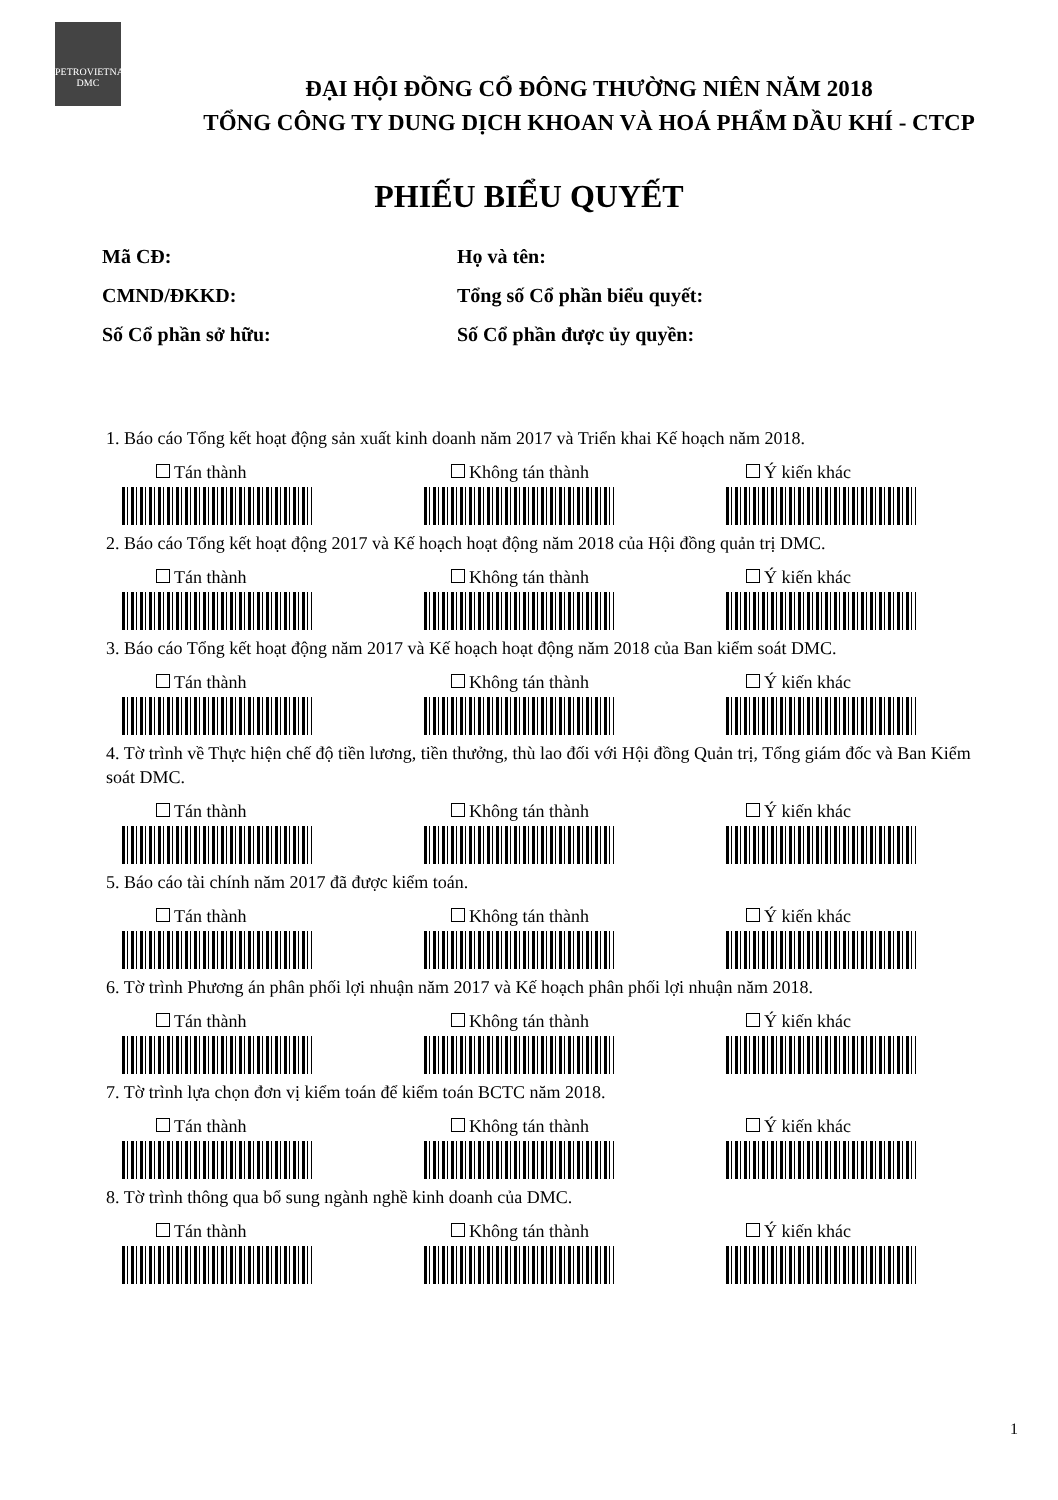PETROVIETNAM
DMC
ĐẠI HỘI ĐỒNG CỔ ĐÔNG THƯỜNG NIÊN NĂM 2018
TỔNG CÔNG TY DUNG DỊCH KHOAN VÀ HOÁ PHẨM DẦU KHÍ - CTCP
PHIẾU BIỂU QUYẾT
Mã CĐ:
Họ và tên:
CMND/ĐKKD:
Tổng số Cổ phần biểu quyết:
Số Cổ phần sở hữu:
Số Cổ phần được ủy quyền:
1. Báo cáo Tổng kết hoạt động sản xuất kinh doanh năm 2017 và Triển khai Kế hoạch năm 2018.
Tán thành Không tán thành Ý kiến khác
2. Báo cáo Tổng kết hoạt động 2017 và Kế hoạch hoạt động năm 2018 của Hội đồng quản trị DMC.
Tán thành Không tán thành Ý kiến khác
3. Báo cáo Tổng kết hoạt động năm 2017 và Kế hoạch hoạt động năm 2018 của Ban kiểm soát DMC.
Tán thành Không tán thành Ý kiến khác
4. Tờ trình về Thực hiện chế độ tiền lương, tiền thưởng, thù lao đối với Hội đồng Quản trị, Tổng giám đốc và Ban Kiểm soát DMC.
Tán thành Không tán thành Ý kiến khác
5. Báo cáo tài chính năm 2017 đã được kiểm toán.
Tán thành Không tán thành Ý kiến khác
6. Tờ trình Phương án phân phối lợi nhuận năm 2017 và Kế hoạch phân phối lợi nhuận năm 2018.
Tán thành Không tán thành Ý kiến khác
7. Tờ trình lựa chọn đơn vị kiểm toán để kiểm toán BCTC năm 2018.
Tán thành Không tán thành Ý kiến khác
8. Tờ trình thông qua bổ sung ngành nghề kinh doanh của DMC.
Tán thành Không tán thành Ý kiến khác
1